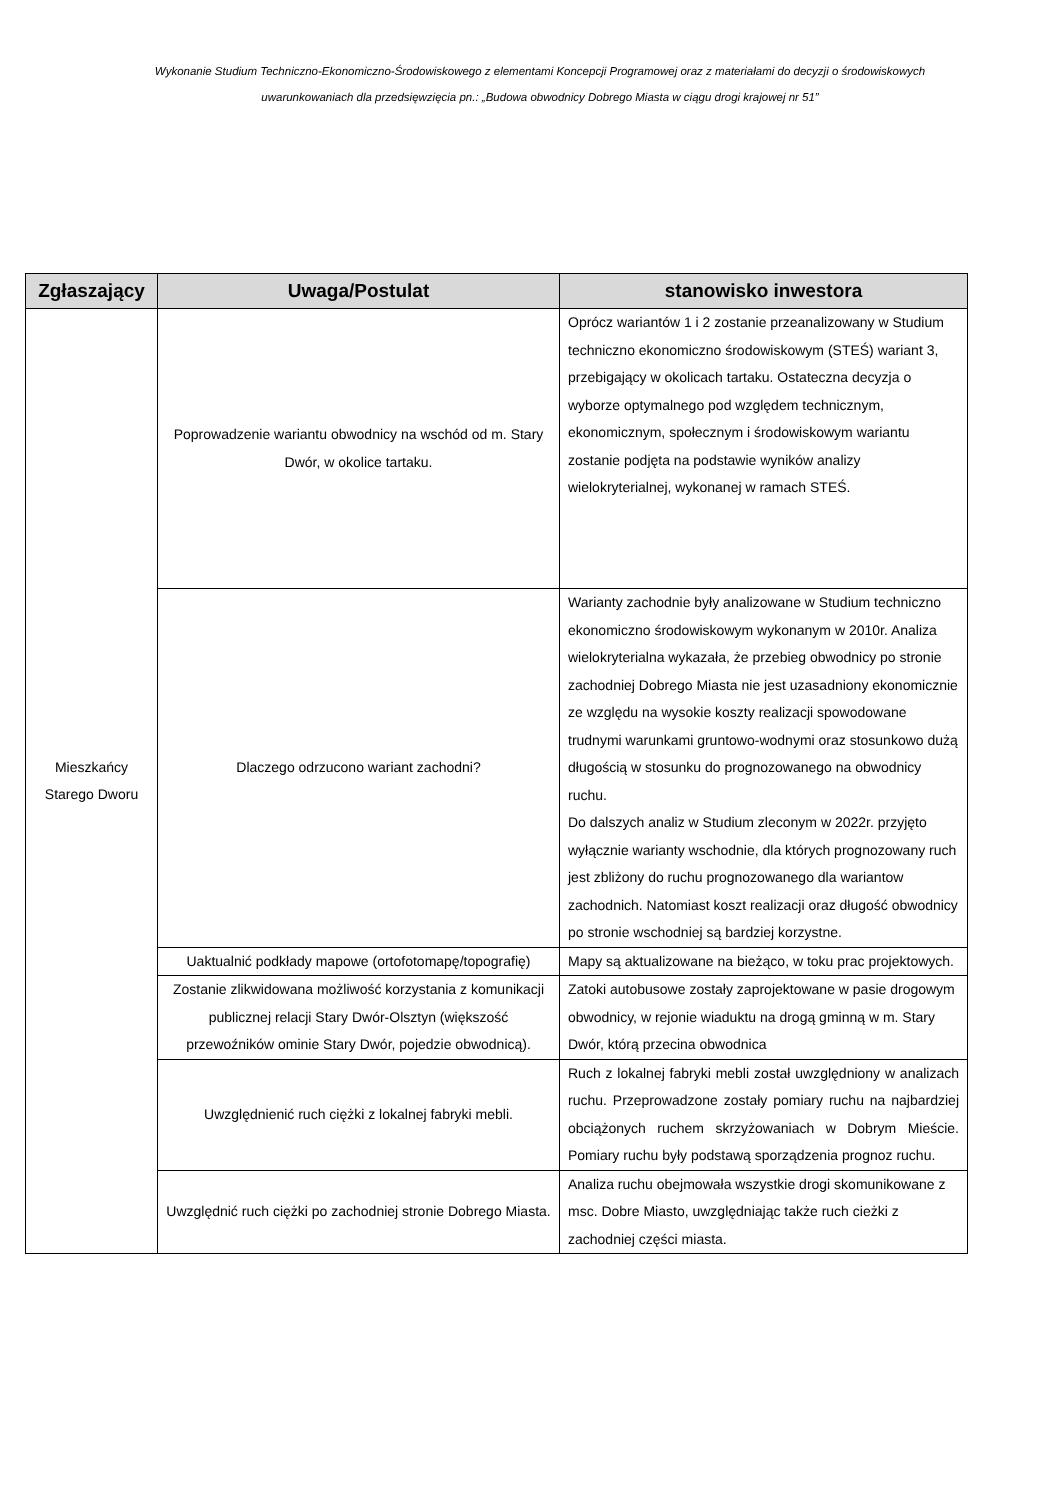Wykonanie Studium Techniczno-Ekonomiczno-Środowiskowego z elementami Koncepcji Programowej oraz z materiałami do decyzji o środowiskowych uwarunkowaniach dla przedsięwzięcia pn.: „Budowa obwodnicy Dobrego Miasta w ciągu drogi krajowej nr 51”
| Zgłaszający | Uwaga/Postulat | stanowisko inwestora |
| --- | --- | --- |
| Mieszkańcy Starego Dworu | Poprowadzenie wariantu obwodnicy na wschód od m. Stary Dwór, w okolice tartaku. | Oprócz wariantów 1 i 2 zostanie przeanalizowany w Studium techniczno ekonomiczno środowiskowym (STEŚ) wariant 3, przebigający w okolicach tartaku. Ostateczna decyzja o wyborze optymalnego pod względem technicznym, ekonomicznym, społecznym i środowiskowym wariantu zostanie podjęta na podstawie wyników analizy wielokryterialnej, wykonanej w ramach STEŚ. |
| | Dlaczego odrzucono wariant zachodni? | Warianty zachodnie były analizowane w Studium techniczno ekonomiczno środowiskowym wykonanym w 2010r. Analiza wielokryterialna wykazała, że przebieg obwodnicy po stronie zachodniej Dobrego Miasta nie jest uzasadniony ekonomicznie ze względu na wysokie koszty realizacji spowodowane trudnymi warunkami gruntowo-wodnymi oraz stosunkowo dużą długością w stosunku do prognozowanego na obwodnicy ruchu. Do dalszych analiz w Studium zleconym w 2022r. przyjęto wyłącznie warianty wschodnie, dla których prognozowany ruch jest zbliżony do ruchu prognozowanego dla wariantow zachodnich. Natomiast koszt realizacji oraz długość obwodnicy po stronie wschodniej są bardziej korzystne. |
| | Uaktualnić podkłady mapowe (ortofotomapę/topografię) | Mapy są aktualizowane na bieżąco, w toku prac projektowych. |
| | Zostanie zlikwidowana możliwość korzystania z komunikacji publicznej relacji Stary Dwór-Olsztyn (większość przewoźników ominie Stary Dwór, pojedzie obwodnicą). | Zatoki autobusowe zostały zaprojektowane w pasie drogowym obwodnicy, w rejonie wiaduktu na drogą gminną w m. Stary Dwór, którą przecina obwodnica |
| | Uwzględnienić ruch ciężki z lokalnej fabryki mebli. | Ruch z lokalnej fabryki mebli został uwzględniony w analizach ruchu. Przeprowadzone zostały pomiary ruchu na najbardziej obciążonych ruchem skrzyżowaniach w Dobrym Mieście. Pomiary ruchu były podstawą sporządzenia prognoz ruchu. |
| | Uwzględnić ruch ciężki po zachodniej stronie Dobrego Miasta. | Analiza ruchu obejmowała wszystkie drogi skomunikowane z msc. Dobre Miasto, uwzględniając także ruch cieżki z zachodniej części miasta. |